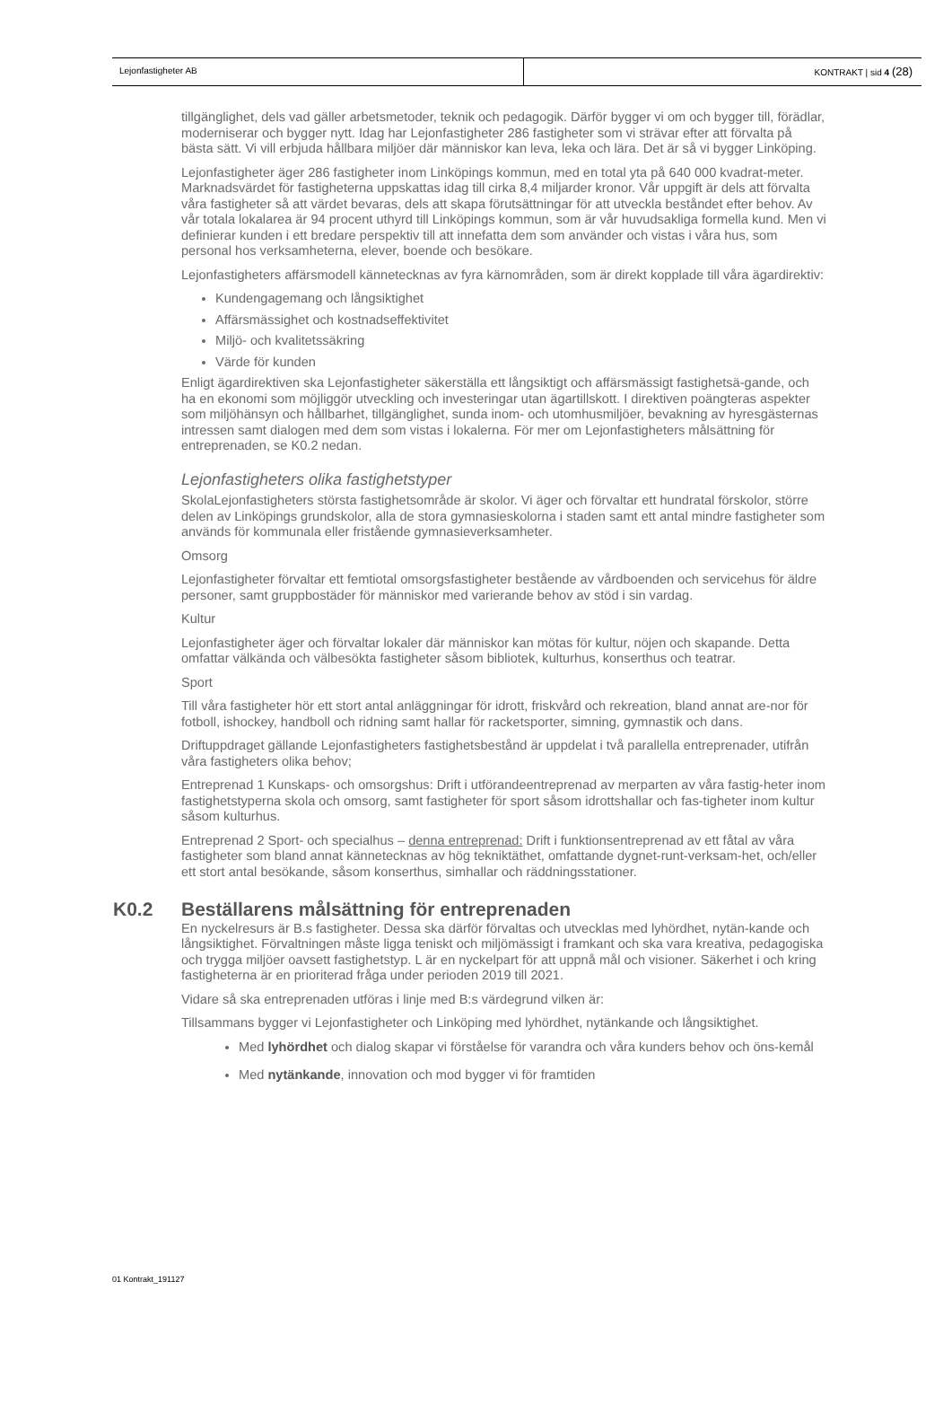Lejonfastigheter AB KONTRAKT | sid 4 (28)
tillgänglighet, dels vad gäller arbetsmetoder, teknik och pedagogik. Därför bygger vi om och bygger till, förädlar, moderniserar och bygger nytt. Idag har Lejonfastigheter 286 fastigheter som vi strävar efter att förvalta på bästa sätt. Vi vill erbjuda hållbara miljöer där människor kan leva, leka och lära. Det är så vi bygger Linköping.
Lejonfastigheter äger 286 fastigheter inom Linköpings kommun, med en total yta på 640 000 kvadrat-meter. Marknadsvärdet för fastigheterna uppskattas idag till cirka 8,4 miljarder kronor. Vår uppgift är dels att förvalta våra fastigheter så att värdet bevaras, dels att skapa förutsättningar för att utveckla beståndet efter behov. Av vår totala lokalarea är 94 procent uthyrd till Linköpings kommun, som är vår huvudsakliga formella kund. Men vi definierar kunden i ett bredare perspektiv till att innefatta dem som använder och vistas i våra hus, som personal hos verksamheterna, elever, boende och besökare.
Lejonfastigheters affärsmodell kännetecknas av fyra kärnområden, som är direkt kopplade till våra ägardirektiv:
Kundengagemang och långsiktighet
Affärsmässighet och kostnadseffektivitet
Miljö- och kvalitetssäkring
Värde för kunden
Enligt ägardirektiven ska Lejonfastigheter säkerställa ett långsiktigt och affärsmässigt fastighetsä-gande, och ha en ekonomi som möjliggör utveckling och investeringar utan ägartillskott. I direktiven poängteras aspekter som miljöhänsyn och hållbarhet, tillgänglighet, sunda inom- och utomhusmiljöer, bevakning av hyresgästernas intressen samt dialogen med dem som vistas i lokalerna. För mer om Lejonfastigheters målsättning för entreprenaden, se K0.2 nedan.
Lejonfastigheters olika fastighetstyper
SkolaLejonfastigheters största fastighetsområde är skolor. Vi äger och förvaltar ett hundratal förskolor, större delen av Linköpings grundskolor, alla de stora gymnasieskolorna i staden samt ett antal mindre fastigheter som används för kommunala eller fristående gymnasieverksamheter.
Omsorg
Lejonfastigheter förvaltar ett femtiotal omsorgsfastigheter bestående av vårdboenden och servicehus för äldre personer, samt gruppbostäder för människor med varierande behov av stöd i sin vardag.
Kultur
Lejonfastigheter äger och förvaltar lokaler där människor kan mötas för kultur, nöjen och skapande. Detta omfattar välkända och välbesökta fastigheter såsom bibliotek, kulturhus, konserthus och teatrar.
Sport
Till våra fastigheter hör ett stort antal anläggningar för idrott, friskvård och rekreation, bland annat are-nor för fotboll, ishockey, handboll och ridning samt hallar för racketsporter, simning, gymnastik och dans.
Driftuppdraget gällande Lejonfastigheters fastighetsbestånd är uppdelat i två parallella entreprenader, utifrån våra fastigheters olika behov;
Entreprenad 1 Kunskaps- och omsorgshus: Drift i utförandeentreprenad av merparten av våra fastig-heter inom fastighetstyperna skola och omsorg, samt fastigheter för sport såsom idrottshallar och fas-tigheter inom kultur såsom kulturhus.
Entreprenad 2 Sport- och specialhus – denna entreprenad: Drift i funktionsentreprenad av ett fåtal av våra fastigheter som bland annat kännetecknas av hög tekniktäthet, omfattande dygnet-runt-verksam-het, och/eller ett stort antal besökande, såsom konserthus, simhallar och räddningsstationer.
K0.2 Beställarens målsättning för entreprenaden
En nyckelresurs är B.s fastigheter. Dessa ska därför förvaltas och utvecklas med lyhördhet, nytän-kande och långsiktighet. Förvaltningen måste ligga teniskt och miljömässigt i framkant och ska vara kreativa, pedagogiska och trygga miljöer oavsett fastighetstyp. L är en nyckelpart för att uppnå mål och visioner. Säkerhet i och kring fastigheterna är en prioriterad fråga under perioden 2019 till 2021.
Vidare så ska entreprenaden utföras i linje med B:s värdegrund vilken är:
Tillsammans bygger vi Lejonfastigheter och Linköping med lyhördhet, nytänkande och långsiktighet.
Med lyhördhet och dialog skapar vi förståelse för varandra och våra kunders behov och öns-kemål
Med nytänkande, innovation och mod bygger vi för framtiden
01 Kontrakt_191127